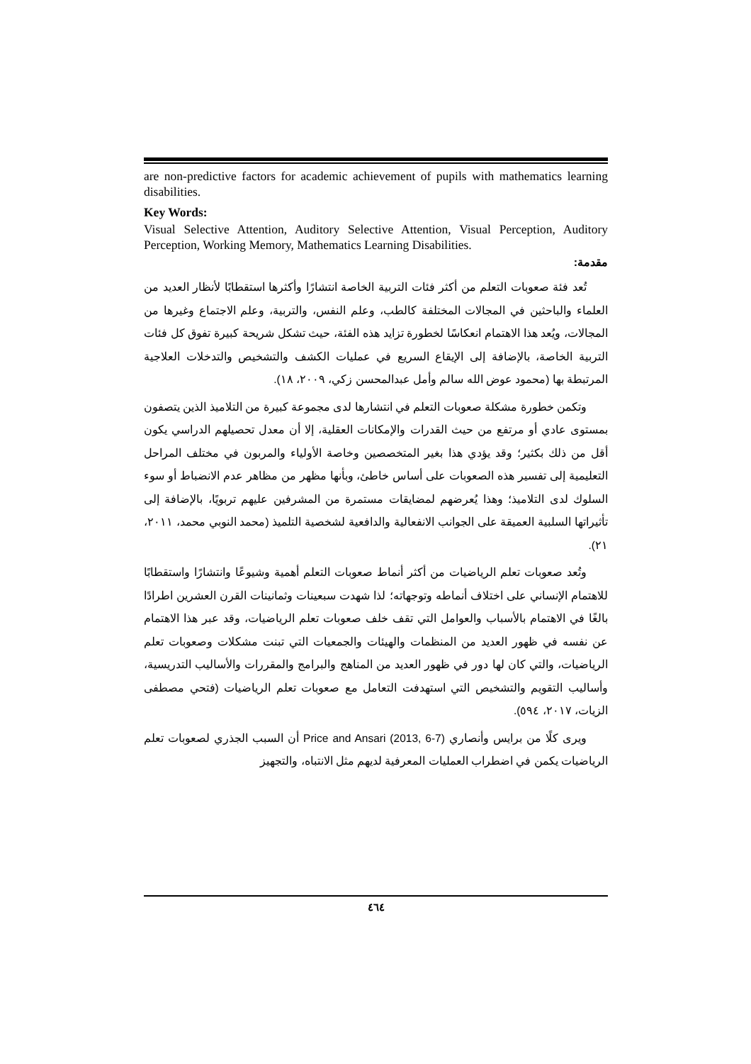are non-predictive factors for academic achievement of pupils with mathematics learning disabilities.
Key Words:
Visual Selective Attention, Auditory Selective Attention, Visual Perception, Auditory Perception, Working Memory, Mathematics Learning Disabilities.
مقدمة:
تُعد فئة صعوبات التعلم من أكثر فئات التربية الخاصة انتشارًا وأكثرها استقطابًا لأنظار العديد من العلماء والباحثين في المجالات المختلفة كالطب، وعلم النفس، والتربية، وعلم الاجتماع وغيرها من المجالات، ويُعد هذا الاهتمام انعكاسًا لخطورة تزايد هذه الفئة، حيث تشكل شريحة كبيرة تفوق كل فئات التربية الخاصة، بالإضافة إلى الإيقاع السريع في عمليات الكشف والتشخيص والتدخلات العلاجية المرتبطة بها (محمود عوض الله سالم وأمل عبدالمحسن زكي، ٢٠٠٩، ١٨).
وتكمن خطورة مشكلة صعوبات التعلم في انتشارها لدى مجموعة كبيرة من التلاميذ الذين يتصفون بمستوى عادي أو مرتفع من حيث القدرات والإمكانات العقلية، إلا أن معدل تحصيلهم الدراسي يكون أقل من ذلك بكثير؛ وقد يؤدي هذا بغير المتخصصين وخاصة الأولياء والمربون في مختلف المراحل التعليمية إلى تفسير هذه الصعوبات على أساس خاطئ، وبأنها مظهر من مظاهر عدم الانضباط أو سوء السلوك لدى التلاميذ؛ وهذا يُعرضهم لمضايقات مستمرة من المشرفين عليهم تربويًا، بالإضافة إلى تأثيراتها السلبية العميقة على الجوانب الانفعالية والدافعية لشخصية التلميذ (محمد النوبي محمد، ٢٠١١، ٢١).
وتُعد صعوبات تعلم الرياضيات من أكثر أنماط صعوبات التعلم أهمية وشيوعًا وانتشارًا واستقطابًا للاهتمام الإنساني على اختلاف أنماطه وتوجهاته؛ لذا شهدت سبعينات وثمانينات القرن العشرين اطرادًا بالغًا في الاهتمام بالأسباب والعوامل التي تقف خلف صعوبات تعلم الرياضيات، وقد عبر هذا الاهتمام عن نفسه في ظهور العديد من المنظمات والهيئات والجمعيات التي تبنت مشكلات وصعوبات تعلم الرياضيات، والتي كان لها دور في ظهور العديد من المناهج والبرامج والمقررات والأساليب التدريسية، وأساليب التقويم والتشخيص التي استهدفت التعامل مع صعوبات تعلم الرياضيات (فتحي مصطفى الزيات، ٢٠١٧، ٥٩٤).
ويرى كلًا من برايس وأنصاري Price and Ansari (2013, 6-7) أن السبب الجذري لصعوبات تعلم الرياضيات يكمن في اضطراب العمليات المعرفية لديهم مثل الانتباه، والتجهيز
٤٦٤